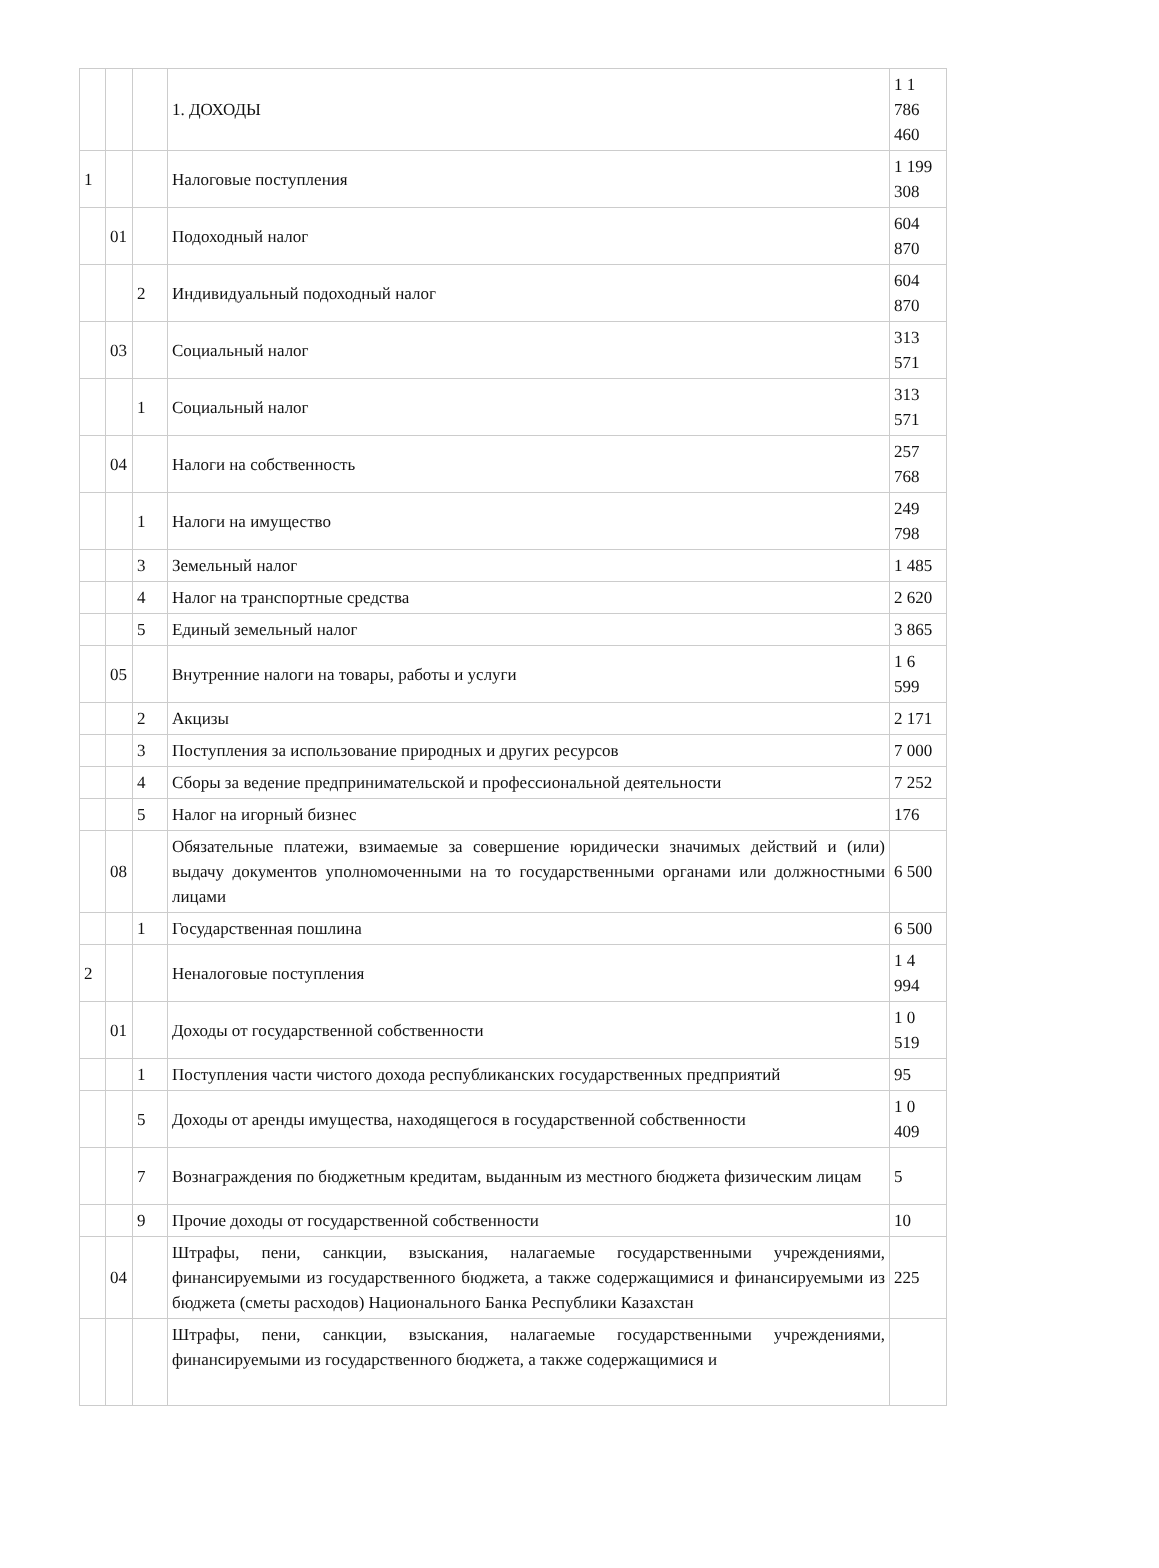| | | | 1. ДОХОДЫ | 1 1 786 460 |
| 1 | | | Налоговые поступления | 1 199 308 |
| | 01 | | Подоходный налог | 604 870 |
| | | 2 | Индивидуальный подоходный налог | 604 870 |
| | 03 | | Социальный налог | 313 571 |
| | | 1 | Социальный налог | 313 571 |
| | 04 | | Налоги на собственность | 257 768 |
| | | 1 | Налоги на имущество | 249 798 |
| | | 3 | Земельный налог | 1 485 |
| | | 4 | Налог на транспортные средства | 2 620 |
| | | 5 | Единый земельный налог | 3 865 |
| | 05 | | Внутренние налоги на товары, работы и услуги | 1 6 599 |
| | | 2 | Акцизы | 2 171 |
| | | 3 | Поступления за использование природных и других ресурсов | 7 000 |
| | | 4 | Сборы за ведение предпринимательской и профессиональной деятельности | 7 252 |
| | | 5 | Налог на игорный бизнес | 176 |
| | 08 | | Обязательные платежи, взимаемые за совершение юридически значимых действий и (или) выдачу документов уполномоченными на то государственными органами или должностными лицами | 6 500 |
| | | 1 | Государственная пошлина | 6 500 |
| 2 | | | Неналоговые поступления | 1 4 994 |
| | 01 | | Доходы от государственной собственности | 1 0 519 |
| | | 1 | Поступления части чистого дохода республиканских государственных предприятий | 95 |
| | | 5 | Доходы от аренды имущества, находящегося в государственной собственности | 1 0 409 |
| | | 7 | Вознаграждения по бюджетным кредитам, выданным из местного бюджета физическим лицам | 5 |
| | | 9 | Прочие доходы от государственной собственности | 10 |
| | 04 | | Штрафы, пени, санкции, взыскания, налагаемые государственными учреждениями, финансируемыми из государственного бюджета, а также содержащимися и финансируемыми из бюджета (сметы расходов) Национального Банка Республики Казахстан | 225 |
| | | | Штрафы, пени, санкции, взыскания, налагаемые государственными учреждениями, финансируемыми из государственного бюджета, а также содержащимися и | |